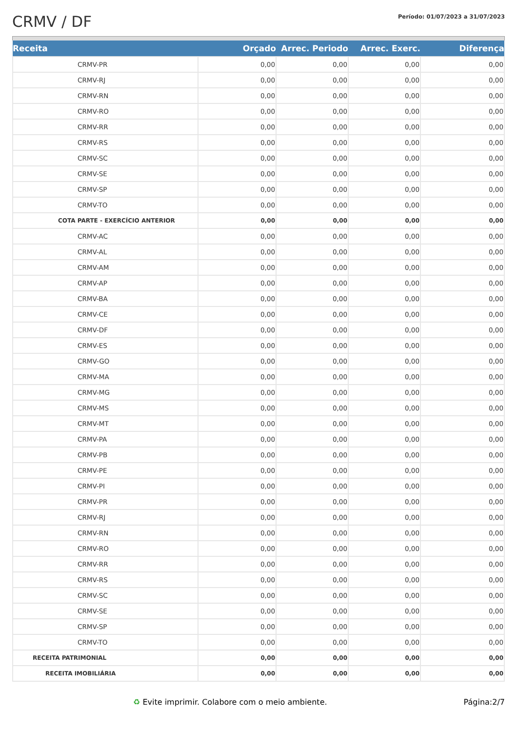CRMV / DF
Período: 01/07/2023 a 31/07/2023
| Receita | Orçado | Arrec. Periodo | Arrec. Exerc. | Diferença |
| --- | --- | --- | --- | --- |
| CRMV-PR | 0,00 | 0,00 | 0,00 | 0,00 |
| CRMV-RJ | 0,00 | 0,00 | 0,00 | 0,00 |
| CRMV-RN | 0,00 | 0,00 | 0,00 | 0,00 |
| CRMV-RO | 0,00 | 0,00 | 0,00 | 0,00 |
| CRMV-RR | 0,00 | 0,00 | 0,00 | 0,00 |
| CRMV-RS | 0,00 | 0,00 | 0,00 | 0,00 |
| CRMV-SC | 0,00 | 0,00 | 0,00 | 0,00 |
| CRMV-SE | 0,00 | 0,00 | 0,00 | 0,00 |
| CRMV-SP | 0,00 | 0,00 | 0,00 | 0,00 |
| CRMV-TO | 0,00 | 0,00 | 0,00 | 0,00 |
| COTA PARTE - EXERCÍCIO ANTERIOR | 0,00 | 0,00 | 0,00 | 0,00 |
| CRMV-AC | 0,00 | 0,00 | 0,00 | 0,00 |
| CRMV-AL | 0,00 | 0,00 | 0,00 | 0,00 |
| CRMV-AM | 0,00 | 0,00 | 0,00 | 0,00 |
| CRMV-AP | 0,00 | 0,00 | 0,00 | 0,00 |
| CRMV-BA | 0,00 | 0,00 | 0,00 | 0,00 |
| CRMV-CE | 0,00 | 0,00 | 0,00 | 0,00 |
| CRMV-DF | 0,00 | 0,00 | 0,00 | 0,00 |
| CRMV-ES | 0,00 | 0,00 | 0,00 | 0,00 |
| CRMV-GO | 0,00 | 0,00 | 0,00 | 0,00 |
| CRMV-MA | 0,00 | 0,00 | 0,00 | 0,00 |
| CRMV-MG | 0,00 | 0,00 | 0,00 | 0,00 |
| CRMV-MS | 0,00 | 0,00 | 0,00 | 0,00 |
| CRMV-MT | 0,00 | 0,00 | 0,00 | 0,00 |
| CRMV-PA | 0,00 | 0,00 | 0,00 | 0,00 |
| CRMV-PB | 0,00 | 0,00 | 0,00 | 0,00 |
| CRMV-PE | 0,00 | 0,00 | 0,00 | 0,00 |
| CRMV-PI | 0,00 | 0,00 | 0,00 | 0,00 |
| CRMV-PR | 0,00 | 0,00 | 0,00 | 0,00 |
| CRMV-RJ | 0,00 | 0,00 | 0,00 | 0,00 |
| CRMV-RN | 0,00 | 0,00 | 0,00 | 0,00 |
| CRMV-RO | 0,00 | 0,00 | 0,00 | 0,00 |
| CRMV-RR | 0,00 | 0,00 | 0,00 | 0,00 |
| CRMV-RS | 0,00 | 0,00 | 0,00 | 0,00 |
| CRMV-SC | 0,00 | 0,00 | 0,00 | 0,00 |
| CRMV-SE | 0,00 | 0,00 | 0,00 | 0,00 |
| CRMV-SP | 0,00 | 0,00 | 0,00 | 0,00 |
| CRMV-TO | 0,00 | 0,00 | 0,00 | 0,00 |
| RECEITA PATRIMONIAL | 0,00 | 0,00 | 0,00 | 0,00 |
| RECEITA IMOBILIÁRIA | 0,00 | 0,00 | 0,00 | 0,00 |
♻ Evite imprimir. Colabore com o meio ambiente. Página:2/7